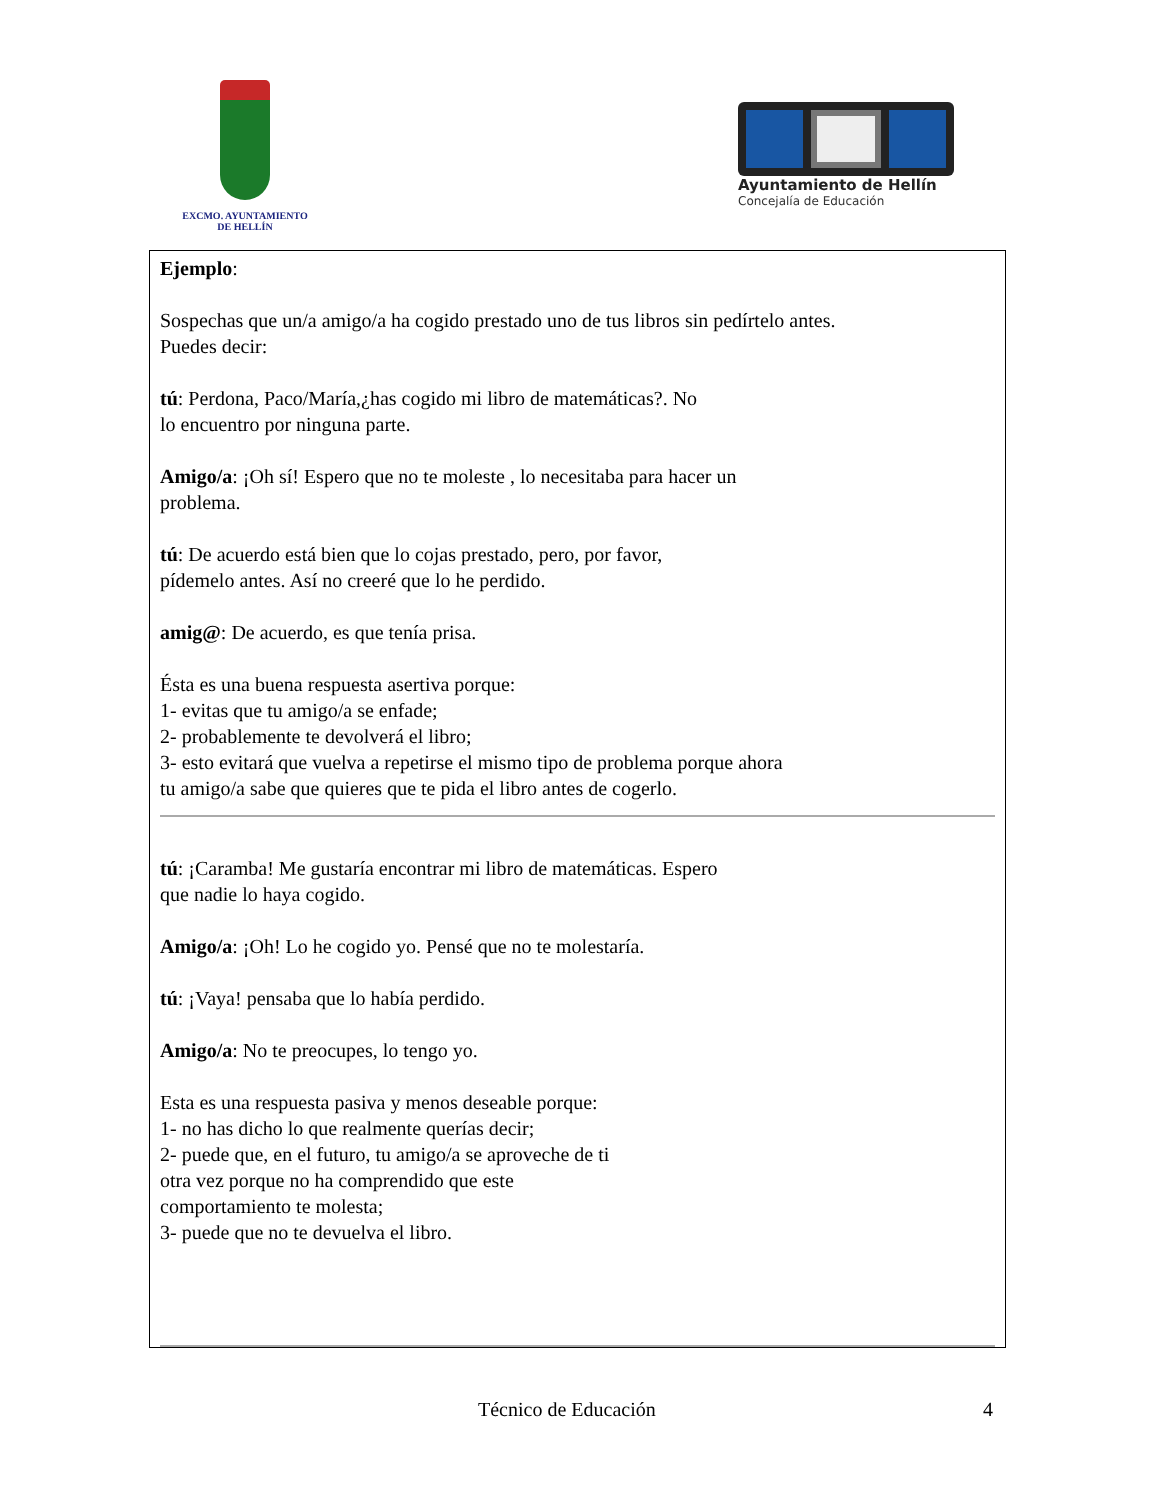EXCMO. AYUNTAMIENTO
DE HELLÍN
Ayuntamiento de Hellín
Concejalía de Educación
Ejemplo:
Sospechas que un/a amigo/a ha cogido prestado uno de tus libros sin pedírtelo antes.
Puedes decir:
tú: Perdona, Paco/María,¿has cogido mi libro de matemáticas?. No
lo encuentro por ninguna parte.
Amigo/a: ¡Oh sí! Espero que no te moleste , lo necesitaba para hacer un
problema.
tú: De acuerdo está bien que lo cojas prestado, pero, por favor,
pídemelo antes. Así no creeré que lo he perdido.
amig@: De acuerdo, es que tenía prisa.
Ésta es una buena respuesta asertiva porque:
1- evitas que tu amigo/a se enfade;
2- probablemente te devolverá el libro;
3- esto evitará que vuelva a repetirse el mismo tipo de problema porque ahora
tu amigo/a sabe que quieres que te pida el libro antes de cogerlo.
tú: ¡Caramba! Me gustaría encontrar mi libro de matemáticas. Espero
que nadie lo haya cogido.
Amigo/a: ¡Oh! Lo he cogido yo. Pensé que no te molestaría.
tú: ¡Vaya! pensaba que lo había perdido.
Amigo/a: No te preocupes, lo tengo yo.
Esta es una respuesta pasiva y menos deseable porque:
1- no has dicho lo que realmente querías decir;
2- puede que, en el futuro, tu amigo/a se aproveche de ti
otra vez porque no ha comprendido que este
comportamiento te molesta;
3- puede que no te devuelva el libro.
Técnico de Educación 4